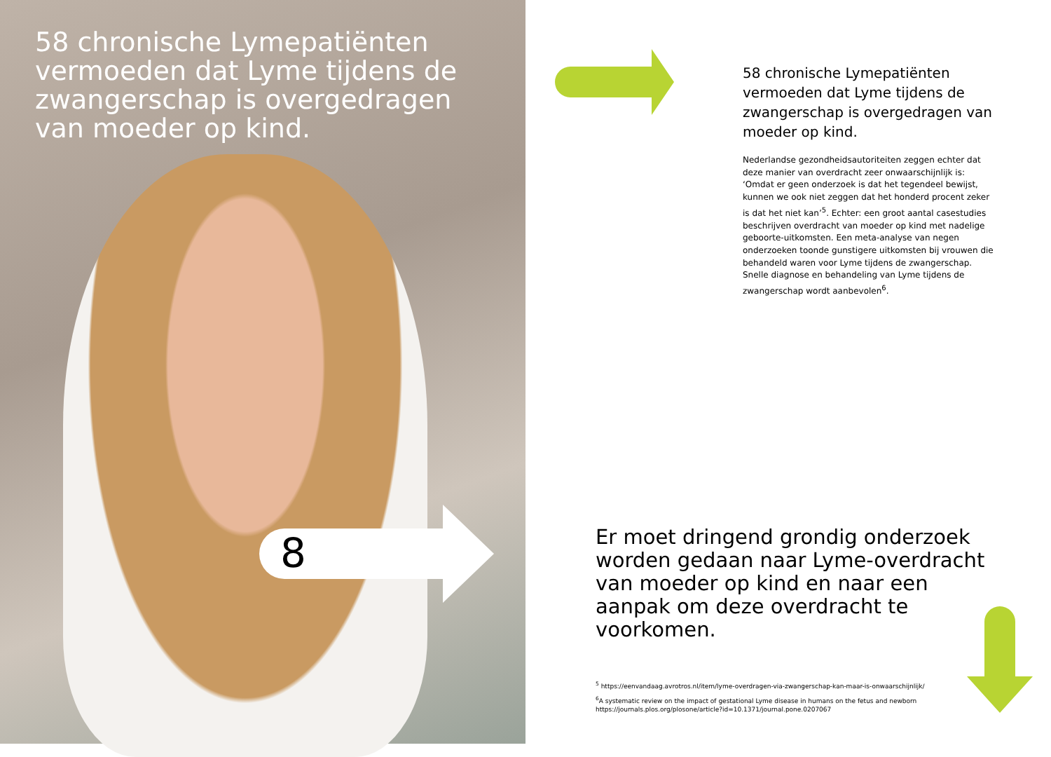58 chronische Lymepatiënten vermoeden dat Lyme tijdens de zwangerschap is overgedragen van moeder op kind.
8
58 chronische Lymepatiënten vermoeden dat Lyme tijdens de zwangerschap is overgedragen van moeder op kind.
Nederlandse gezondheidsautoriteiten zeggen echter dat deze manier van overdracht zeer onwaarschijnlijk is: ‘Omdat er geen onderzoek is dat het tegendeel bewijst, kunnen we ook niet zeggen dat het honderd procent zeker is dat het niet kan’<sup>5</sup>. Echter: een groot aantal casestudies beschrijven overdracht van moeder op kind met nadelige geboorte-uitkomsten. Een meta-analyse van negen onderzoeken toonde gunstigere uitkomsten bij vrouwen die behandeld waren voor Lyme tijdens de zwangerschap. Snelle diagnose en behandeling van Lyme tijdens de zwangerschap wordt aanbevolen<sup>6</sup>.
Er moet dringend grondig onderzoek worden gedaan naar Lyme-overdracht van moeder op kind en naar een aanpak om deze overdracht te voorkomen.
<sup>5</sup> https://eenvandaag.avrotros.nl/item/lyme-overdragen-via-zwangerschap-kan-maar-is-onwaarschijnlijk/
<sup>6</sup> A systematic review on the impact of gestational Lyme disease in humans on the fetus and newborn
https://journals.plos.org/plosone/article?id=10.1371/journal.pone.0207067